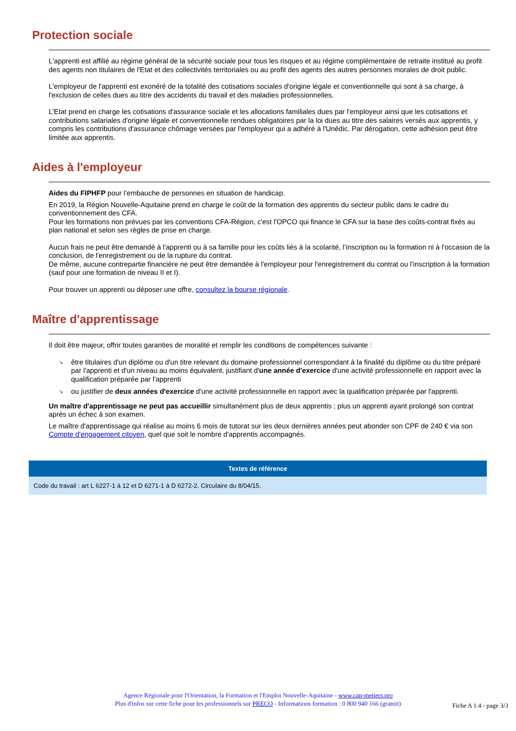Protection sociale
L'apprenti est affilié au régime général de la sécurité sociale pour tous les risques et au régime complémentaire de retraite institué au profit des agents non titulaires de l'Etat et des collectivités territoriales ou au profit des agents des autres personnes morales de droit public.
L'employeur de l'apprenti est exonéré de la totalité des cotisations sociales d'origine légale et conventionnelle qui sont à sa charge, à l'exclusion de celles dues au titre des accidents du travail et des maladies professionnelles.
L'Etat prend en charge les cotisations d'assurance sociale et les allocations familiales dues par l'employeur ainsi que les cotisations et contributions salariales d'origine légale et conventionnelle rendues obligatoires par la loi dues au titre des salaires versés aux apprentis, y compris les contributions d'assurance chômage versées par l'employeur qui a adhéré à l'Unédic. Par dérogation, cette adhésion peut être limitée aux apprentis.
Aides à l'employeur
Aides du FIPHFP pour l’embauche de personnes en situation de handicap.
En 2019, la Région Nouvelle-Aquitaine prend en charge le coût de la formation des apprentis du secteur public dans le cadre du conventionnement des CFA.
Pour les formations non prévues par les conventions CFA-Région, c'est l'OPCO qui finance le CFA sur la base des coûts-contrat fixés au plan national et selon ses règles de prise en charge.
Aucun frais ne peut être demandé à l'apprenti ou à sa famille pour les coûts liés à la scolarité, l’inscription ou la formation ni à l'occasion de la conclusion, de l'enregistrement ou de la rupture du contrat.
De même, aucune contrepartie financière ne peut être demandée à l'employeur pour l'enregistrement du contrat ou l’inscription à la formation (sauf pour une formation de niveau II et I).
Pour trouver un apprenti ou déposer une offre, consultez la bourse régionale.
Maître d'apprentissage
Il doit être majeur, offrir toutes garanties de moralité et remplir les conditions de compétences suivante :
↘ être titulaires d'un diplôme ou d'un titre relevant du domaine professionnel correspondant à la finalité du diplôme ou du titre préparé par l'apprenti et d'un niveau au moins équivalent, justifiant d'une année d'exercice d'une activité professionnelle en rapport avec la qualification préparée par l'apprenti
↘ ou justifier de deux années d'exercice d'une activité professionnelle en rapport avec la qualification préparée par l'apprenti.
Un maître d'apprentissage ne peut pas accueillir simultanément plus de deux apprentis ; plus un apprenti ayant prolongé son contrat après un échec à son examen.
Le maître d'apprentissage qui réalise au moins 6 mois de tutorat sur les deux dernières années peut abonder son CPF de 240 € via son Compte d'engagement citoyen, quel que soit le nombre d'apprentis accompagnés.
Textes de référence
Code du travail : art L 6227-1 à 12 et D 6271-1 à D 6272-2. Circulaire du 8/04/15.
Agence Régionale pour l'Orientation, la Formation et l'Emploi Nouvelle-Aquitaine - www.cap-metiers.pro
Plus d'infos sur cette fiche pour les professionnels sur PRECO - Informations formation : 0 800 940 166 (gratuit)
Fiche A 1.4 - page 3/3